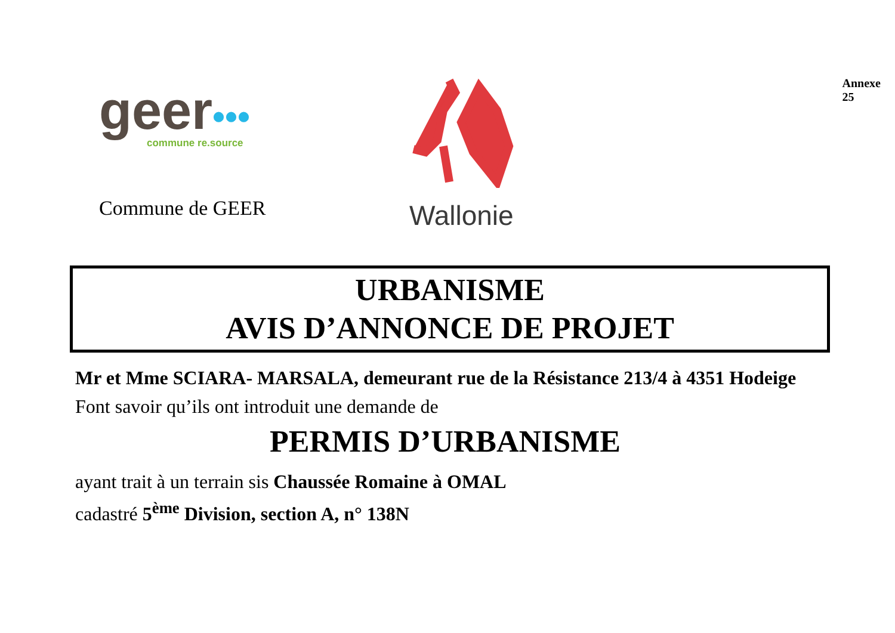geer•••
commune re.source
Commune de GEER
Wallonie
Annexe 25
URBANISME
AVIS D’ANNONCE DE PROJET
Mr et Mme SCIARA- MARSALA, demeurant rue de la Résistance 213/4 à 4351 Hodeige
Font savoir qu’ils ont introduit une demande de
PERMIS D’URBANISME
ayant trait à un terrain sis Chaussée Romaine à OMAL
cadastré 5<sup>ème</sup> Division, section A, n° 138N